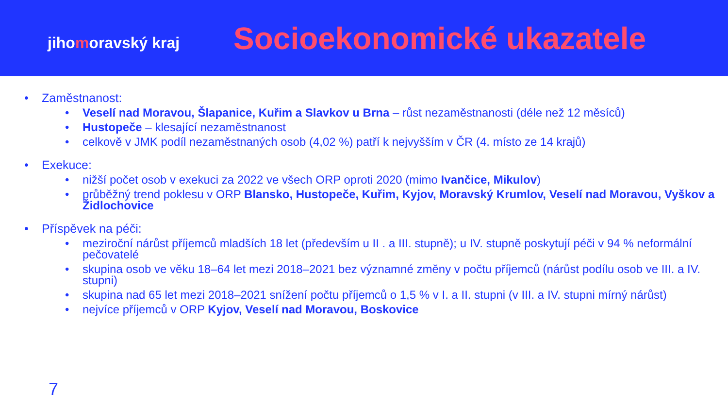jihomoravský kraj
Socioekonomické ukazatele
• Zaměstnanost:
• Veselí nad Moravou, Šlapanice, Kuřim a Slavkov u Brna – růst nezaměstnanosti (déle než 12 měsíců)
• Hustopeče – klesající nezaměstnanost
• celkově v JMK podíl nezaměstnaných osob (4,02 %) patří k nejvyšším v ČR (4. místo ze 14 krajů)
• Exekuce:
• nižší počet osob v exekuci za 2022 ve všech ORP oproti 2020 (mimo Ivančice, Mikulov)
• průběžný trend poklesu v ORP Blansko, Hustopeče, Kuřim, Kyjov, Moravský Krumlov, Veselí nad Moravou, Vyškov a Židlochovice
• Příspěvek na péči:
• meziroční nárůst příjemců mladších 18 let (především u II . a III. stupně); u IV. stupně poskytují péči v 94 % neformální pečovatelé
• skupina osob ve věku 18–64 let mezi 2018–2021 bez významné změny v počtu příjemců (nárůst podílu osob ve III. a IV. stupni)
• skupina nad 65 let mezi 2018–2021 snížení počtu příjemců o 1,5 % v I. a II. stupni (v III. a IV. stupni mírný nárůst)
• nejvíce příjemců v ORP Kyjov, Veselí nad Moravou, Boskovice
7